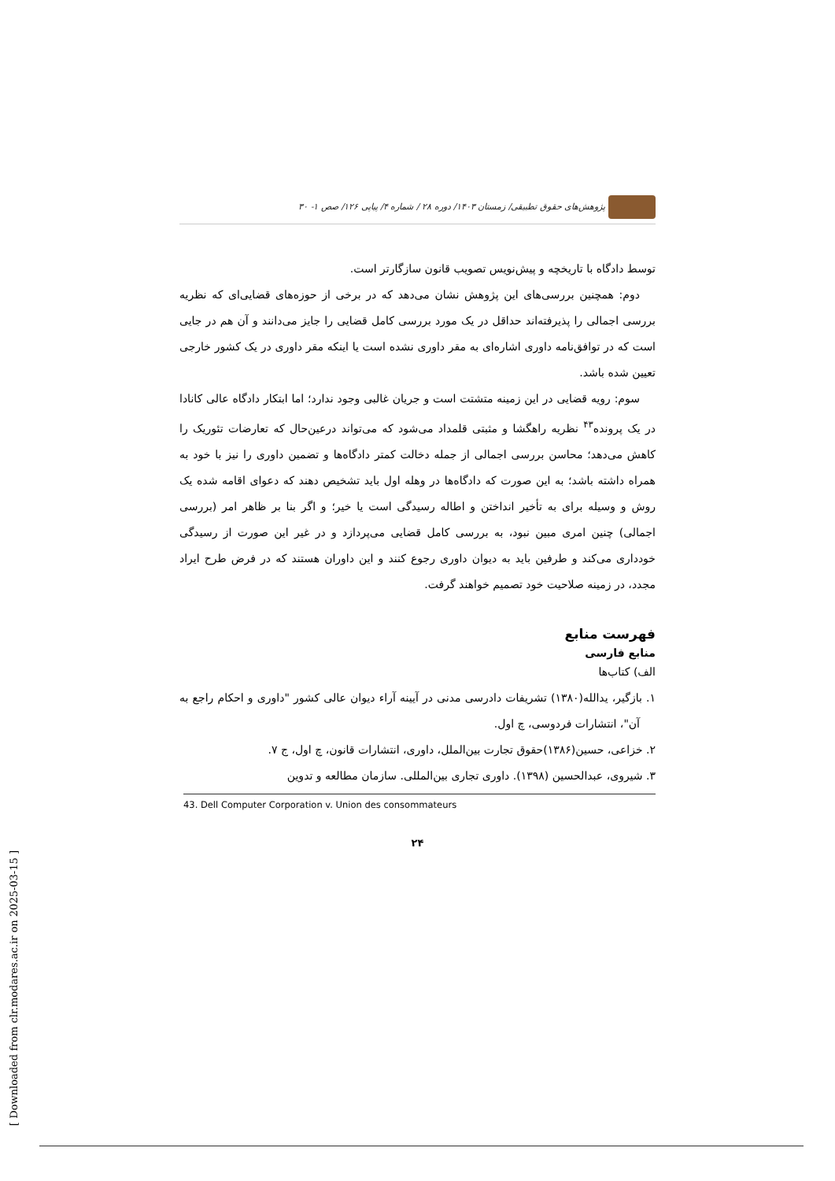پژوهش‌های حقوق تطبیقی/ زمستان ۱۴۰۳/ دوره ۲۸ / شماره ۴/ پیاپی ۱۲۶/ صص ۱- ۳۰
توسط دادگاه با تاریخچه و پیش‌نویس تصویب قانون سازگارتر است.
دوم: همچنین بررسی‌های این پژوهش نشان می‌دهد که در برخی از حوزه‌های قضایی‌ای که نظریه بررسی اجمالی را پذیرفته‌اند حداقل در یک مورد بررسی کامل قضایی را جایز می‌دانند و آن هم در جایی است که در توافق‌نامه داوری اشاره‌ای به مقر داوری نشده است یا اینکه مقر داوری در یک کشور خارجی تعیین شده باشد.
سوم: رویه قضایی در این زمینه متشتت است و جریان غالبی وجود ندارد؛ اما ابتکار دادگاه عالی کانادا در یک پرونده<sup>۴۳</sup> نظریه راهگشا و مثبتی قلمداد می‌شود که می‌تواند درعین‌حال که تعارضات تئوریک را کاهش می‌دهد؛ محاسن بررسی اجمالی از جمله دخالت کمتر دادگاه‌ها و تضمین داوری را نیز با خود به همراه داشته باشد؛ به این صورت که دادگاه‌ها در وهله اول باید تشخیص دهند که دعوای اقامه شده یک روش و وسیله برای به تأخیر انداختن و اطاله رسیدگی است یا خیر؛ و اگر بنا بر ظاهر امر (بررسی اجمالی) چنین امری مبین نبود، به بررسی کامل قضایی می‌پردازد و در غیر این صورت از رسیدگی خودداری می‌کند و طرفین باید به دیوان داوری رجوع کنند و این داوران هستند که در فرض طرح ایراد مجدد، در زمینه صلاحیت خود تصمیم خواهند گرفت.
فهرست منابع
منابع فارسی
الف) کتاب‌ها
۱. بازگیر، یدالله(۱۳۸۰) تشریفات دادرسی مدنی در آیینه آراء دیوان عالی کشور "داوری و احکام راجع به آن"، انتشارات فردوسی، چ اول.
۲. خزاعی، حسین(۱۳۸۶)حقوق تجارت بین‌الملل، داوری، انتشارات قانون، چ اول، ج ۷.
۳. شیروی، عبدالحسین (۱۳۹۸). داوری تجاری بین‌المللی. سازمان مطالعه و تدوین
43. Dell Computer Corporation v. Union des consommateurs
۲۴
[ Downloaded from clr.modares.ac.ir on 2025-03-15 ]